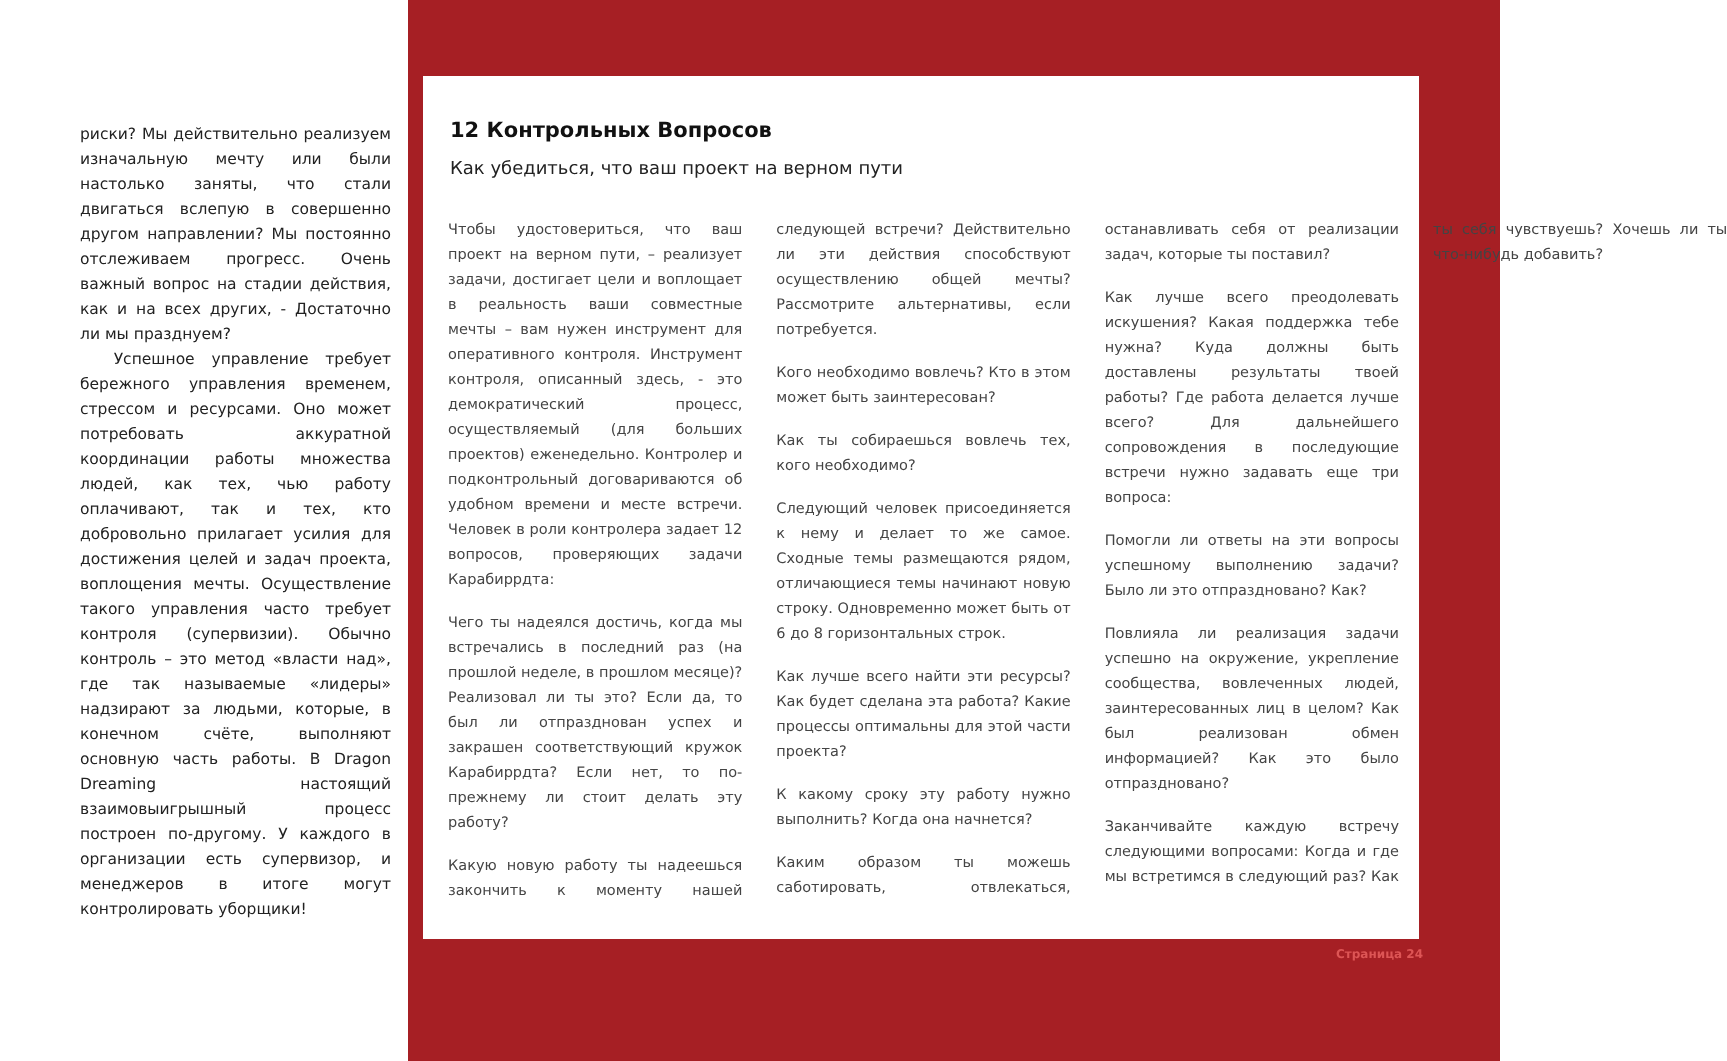риски? Мы действительно реализуем изначальную мечту или были настолько заняты, что стали двигаться вслепую в совершенно другом направлении? Мы постоянно отслеживаем прогресс. Очень важный вопрос на стадии действия, как и на всех других, - Достаточно ли мы празднуем?
Успешное управление требует бережного управления временем, стрессом и ресурсами. Оно может потребовать аккуратной координации работы множества людей, как тех, чью работу оплачивают, так и тех, кто добровольно прилагает усилия для достижения целей и задач проекта, воплощения мечты. Осуществление такого управления часто требует контроля (супервизии). Обычно контроль – это метод «власти над», где так называемые «лидеры» надзирают за людьми, которые, в конечном счёте, выполняют основную часть работы. В Dragon Dreaming настоящий взаимовыигрышный процесс построен по-другому. У каждого в организации есть супервизор, и менеджеров в итоге могут контролировать уборщики!
12 Контрольных Вопросов
Как убедиться, что ваш проект на верном пути
Чтобы удостовериться, что ваш проект на верном пути, – реализует задачи, достигает цели и воплощает в реальность ваши совместные мечты – вам нужен инструмент для оперативного контроля. Инструмент контроля, описанный здесь, - это демократический процесс, осуществляемый (для больших проектов) еженедельно. Контролер и подконтрольный договариваются об удобном времени и месте встречи. Человек в роли контролера задает 12 вопросов, проверяющих задачи Карабиррдта:
Чего ты надеялся достичь, когда мы встречались в последний раз (на прошлой неделе, в прошлом месяце)? Реализовал ли ты это? Если да, то был ли отпразднован успех и закрашен соответствующий кружок Карабиррдта? Если нет, то по-прежнему ли стоит делать эту работу?
Какую новую работу ты надеешься закончить к моменту нашей следующей встречи? Действительно ли эти действия способствуют осуществлению общей мечты? Рассмотрите альтернативы, если потребуется.
Кого необходимо вовлечь? Кто в этом может быть заинтересован?
Как ты собираешься вовлечь тех, кого необходимо?
Следующий человек присоединяется к нему и делает то же самое. Сходные темы размещаются рядом, отличающиеся темы начинают новую строку. Одновременно может быть от 6 до 8 горизонтальных строк.
Как лучше всего найти эти ресурсы? Как будет сделана эта работа? Какие процессы оптимальны для этой части проекта?
К какому сроку эту работу нужно выполнить? Когда она начнется?
Каким образом ты можешь саботировать, отвлекаться, останавливать себя от реализации задач, которые ты поставил?
Как лучше всего преодолевать искушения? Какая поддержка тебе нужна? Куда должны быть доставлены результаты твоей работы? Где работа делается лучше всего? Для дальнейшего сопровождения в последующие встречи нужно задавать еще три вопроса:
Помогли ли ответы на эти вопросы успешному выполнению задачи? Было ли это отпраздновано? Как?
Повлияла ли реализация задачи успешно на окружение, укрепление сообщества, вовлеченных людей, заинтересованных лиц в целом? Как был реализован обмен информацией? Как это было отпраздновано?
Заканчивайте каждую встречу следующими вопросами: Когда и где мы встретимся в следующий раз? Как ты себя чувствуешь? Хочешь ли ты что-нибудь добавить?
Страница 24